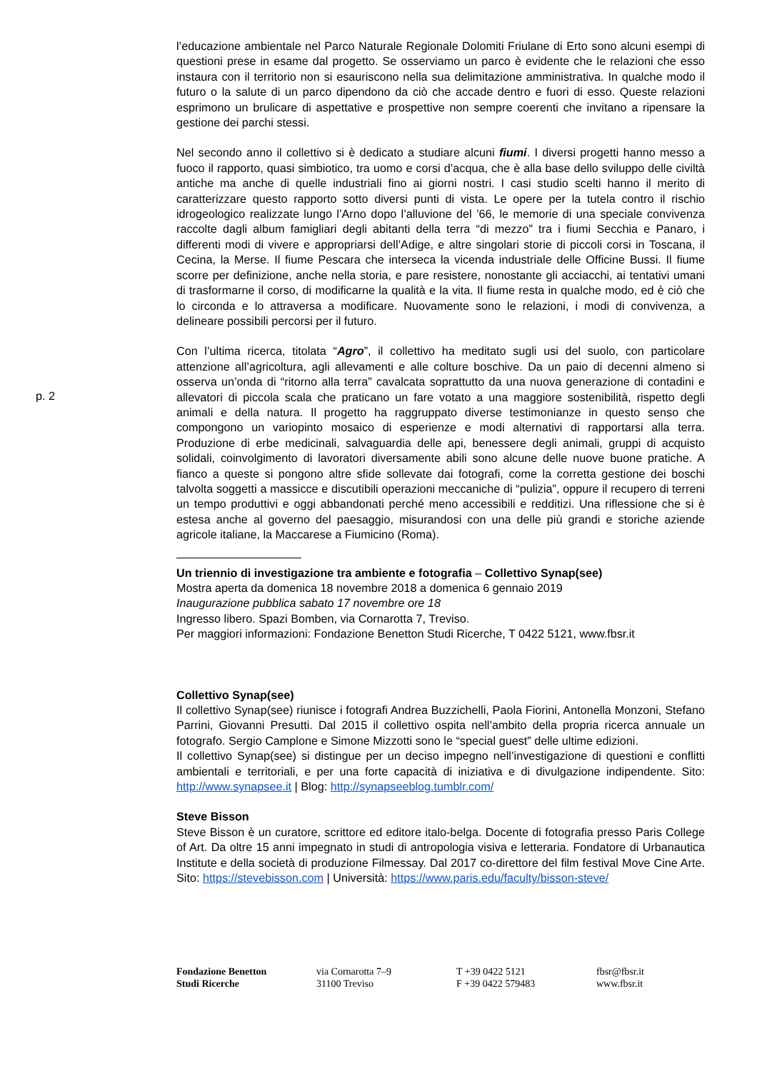p. 2
l’educazione ambientale nel Parco Naturale Regionale Dolomiti Friulane di Erto sono alcuni esempi di questioni prese in esame dal progetto. Se osserviamo un parco è evidente che le relazioni che esso instaura con il territorio non si esauriscono nella sua delimitazione amministrativa. In qualche modo il futuro o la salute di un parco dipendono da ciò che accade dentro e fuori di esso. Queste relazioni esprimono un brulicare di aspettative e prospettive non sempre coerenti che invitano a ripensare la gestione dei parchi stessi.
Nel secondo anno il collettivo si è dedicato a studiare alcuni fiumi. I diversi progetti hanno messo a fuoco il rapporto, quasi simbiotico, tra uomo e corsi d’acqua, che è alla base dello sviluppo delle civiltà antiche ma anche di quelle industriali fino ai giorni nostri. I casi studio scelti hanno il merito di caratterizzare questo rapporto sotto diversi punti di vista. Le opere per la tutela contro il rischio idrogeologico realizzate lungo l’Arno dopo l’alluvione del ’66, le memorie di una speciale convivenza raccolte dagli album famigliari degli abitanti della terra “di mezzo” tra i fiumi Secchia e Panaro, i differenti modi di vivere e appropriarsi dell’Adige, e altre singolari storie di piccoli corsi in Toscana, il Cecina, la Merse. Il fiume Pescara che interseca la vicenda industriale delle Officine Bussi. Il fiume scorre per definizione, anche nella storia, e pare resistere, nonostante gli acciacchi, ai tentativi umani di trasformarne il corso, di modificarne la qualità e la vita. Il fiume resta in qualche modo, ed è ciò che lo circonda e lo attraversa a modificare. Nuovamente sono le relazioni, i modi di convivenza, a delineare possibili percorsi per il futuro.
Con l’ultima ricerca, titolata “Agro”, il collettivo ha meditato sugli usi del suolo, con particolare attenzione all’agricoltura, agli allevamenti e alle colture boschive. Da un paio di decenni almeno si osserva un’onda di “ritorno alla terra” cavalcata soprattutto da una nuova generazione di contadini e allevatori di piccola scala che praticano un fare votato a una maggiore sostenibilità, rispetto degli animali e della natura. Il progetto ha raggruppato diverse testimonianze in questo senso che compongono un variopinto mosaico di esperienze e modi alternativi di rapportarsi alla terra. Produzione di erbe medicinali, salvaguardia delle api, benessere degli animali, gruppi di acquisto solidali, coinvolgimento di lavoratori diversamente abili sono alcune delle nuove buone pratiche. A fianco a queste si pongono altre sfide sollevate dai fotografi, come la corretta gestione dei boschi talvolta soggetti a massicce e discutibili operazioni meccaniche di “pulizia”, oppure il recupero di terreni un tempo produttivi e oggi abbandonati perché meno accessibili e redditizi. Una riflessione che si è estesa anche al governo del paesaggio, misurandosi con una delle più grandi e storiche aziende agricole italiane, la Maccarese a Fiumicino (Roma).
Un triennio di investigazione tra ambiente e fotografia – Collettivo Synap(see)
Mostra aperta da domenica 18 novembre 2018 a domenica 6 gennaio 2019
Inaugurazione pubblica sabato 17 novembre ore 18
Ingresso libero. Spazi Bomben, via Cornarotta 7, Treviso.
Per maggiori informazioni: Fondazione Benetton Studi Ricerche, T 0422 5121, www.fbsr.it
Collettivo Synap(see)
Il collettivo Synap(see) riunisce i fotografi Andrea Buzzichelli, Paola Fiorini, Antonella Monzoni, Stefano Parrini, Giovanni Presutti. Dal 2015 il collettivo ospita nell’ambito della propria ricerca annuale un fotografo. Sergio Camplone e Simone Mizzotti sono le “special guest” delle ultime edizioni.
Il collettivo Synap(see) si distingue per un deciso impegno nell’investigazione di questioni e conflitti ambientali e territoriali, e per una forte capacità di iniziativa e di divulgazione indipendente. Sito: http://www.synapsee.it | Blog: http://synapseeblog.tumblr.com/
Steve Bisson
Steve Bisson è un curatore, scrittore ed editore italo-belga. Docente di fotografia presso Paris College of Art. Da oltre 15 anni impegnato in studi di antropologia visiva e letteraria. Fondatore di Urbanautica Institute e della società di produzione Filmessay. Dal 2017 co-direttore del film festival Move Cine Arte. Sito: https://stevebisson.com | Università: https://www.paris.edu/faculty/bisson-steve/
Fondazione Benetton
Studi Ricerche
via Cornarotta 7–9
31100 Treviso
T +39 0422 5121
F +39 0422 579483
fbsr@fbsr.it
www.fbsr.it